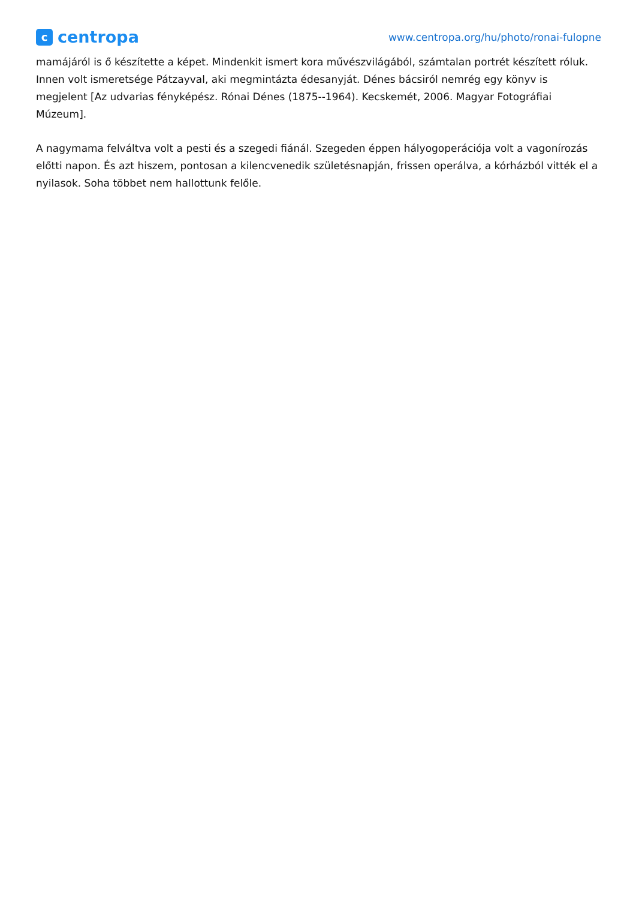c
centropa
www.centropa.org/hu/photo/ronai-fulopne
mamájáról is ő készítette a képet. Mindenkit ismert kora művészvilágából, számtalan portrét készített róluk. Innen volt ismeretsége Pátzayval, aki megmintázta édesanyját. Dénes bácsiról nemrég egy könyv is megjelent [Az udvarias fényképész. Rónai Dénes (1875--1964). Kecskemét, 2006. Magyar Fotográfiai Múzeum].
A nagymama felváltva volt a pesti és a szegedi fiánál. Szegeden éppen hályogoperációja volt a vagonírozás előtti napon. És azt hiszem, pontosan a kilencvenedik születésnapján, frissen operálva, a kórházból vitték el a nyilasok. Soha többet nem hallottunk felőle.